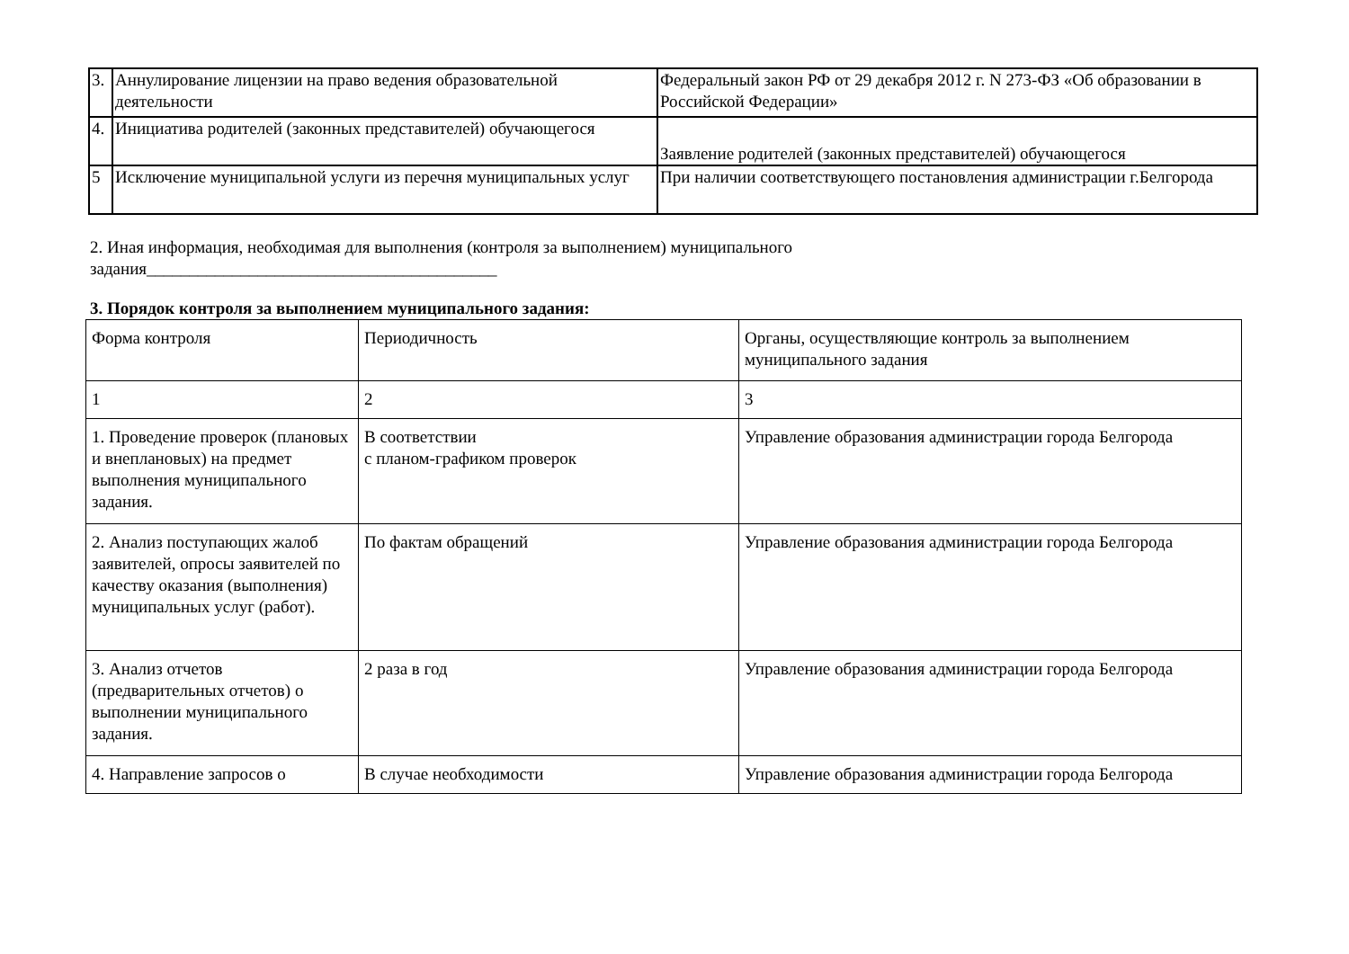| 3. | Аннулирование лицензии на право ведения образовательной деятельности | Федеральный закон РФ от 29 декабря 2012 г. N 273-ФЗ «Об образовании в Российской Федерации» |
| 4. | Инициатива родителей (законных представителей) обучающегося | Заявление родителей (законных представителей) обучающегося |
| 5 | Исключение муниципальной услуги из перечня муниципальных услуг | При наличии соответствующего постановления администрации г.Белгорода |
2. Иная информация, необходимая для выполнения (контроля за выполнением) муниципального
задания_________________________________________
3. Порядок контроля за выполнением муниципального задания:
| Форма контроля | Периодичность | Органы, осуществляющие контроль за выполнением муниципального задания |
| 1 | 2 | 3 |
| 1. Проведение проверок (плановых и внеплановых) на предмет выполнения муниципального задания. | В соответствии с планом-графиком проверок | Управление образования администрации города Белгорода |
| 2. Анализ поступающих жалоб заявителей, опросы заявителей по качеству оказания (выполнения) муниципальных услуг (работ). | По фактам обращений | Управление образования администрации города Белгорода |
| 3. Анализ отчетов (предварительных отчетов) о выполнении муниципального задания. | 2 раза в год | Управление образования администрации города Белгорода |
| 4. Направление запросов о | В случае необходимости | Управление образования администрации города Белгорода |